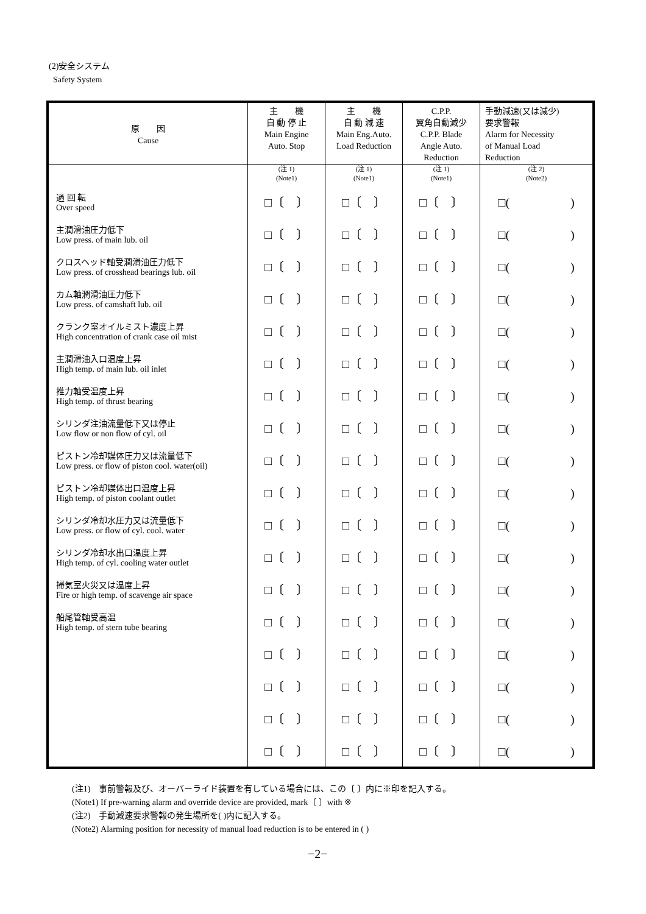(2)安全システム
Safety System
| 原 因 Cause | 主 機 自 動 停 止 Main Engine Auto. Stop | 主 機 自 動 減 速 Main Eng.Auto. Load Reduction | C.P.P. 翼角自動減少 C.P.P. Blade Angle Auto. Reduction | 手動減速(又は減少) 要求警報 Alarm for Necessity of Manual Load Reduction |
| --- | --- | --- | --- | --- |
| | (注 1) (Note1) | (注 1) (Note1) | (注 1) (Note1) | (注 2) (Note2) |
| 過 回 転 Over speed | □〔 〕 | □〔 〕 | □〔 〕 | □( ) |
| 主潤滑油圧力低下 Low press. of main lub. oil | □〔 〕 | □〔 〕 | □〔 〕 | □( ) |
| クロスヘッド軸受潤滑油圧力低下 Low press. of crosshead bearings lub. oil | □〔 〕 | □〔 〕 | □〔 〕 | □( ) |
| カム軸潤滑油圧力低下 Low press. of camshaft lub. oil | □〔 〕 | □〔 〕 | □〔 〕 | □( ) |
| クランク室オイルミスト濃度上昇 High concentration of crank case oil mist | □〔 〕 | □〔 〕 | □〔 〕 | □( ) |
| 主潤滑油入口温度上昇 High temp. of main lub. oil inlet | □〔 〕 | □〔 〕 | □〔 〕 | □( ) |
| 推力軸受温度上昇 High temp. of thrust bearing | □〔 〕 | □〔 〕 | □〔 〕 | □( ) |
| シリンダ注油流量低下又は停止 Low flow or non flow of cyl. oil | □〔 〕 | □〔 〕 | □〔 〕 | □( ) |
| ピストン冷却媒体圧力又は流量低下 Low press. or flow of piston cool. water(oil) | □〔 〕 | □〔 〕 | □〔 〕 | □( ) |
| ピストン冷却媒体出口温度上昇 High temp. of piston coolant outlet | □〔 〕 | □〔 〕 | □〔 〕 | □( ) |
| シリンダ冷却水圧力又は流量低下 Low press. or flow of cyl. cool. water | □〔 〕 | □〔 〕 | □〔 〕 | □( ) |
| シリンダ冷却水出口温度上昇 High temp. of cyl. cooling water outlet | □〔 〕 | □〔 〕 | □〔 〕 | □( ) |
| 掃気室火災又は温度上昇 Fire or high temp. of scavenge air space | □〔 〕 | □〔 〕 | □〔 〕 | □( ) |
| 船尾管軸受高温 High temp. of stern tube bearing | □〔 〕 | □〔 〕 | □〔 〕 | □( ) |
| | □〔 〕 | □〔 〕 | □〔 〕 | □( ) |
| | □〔 〕 | □〔 〕 | □〔 〕 | □( ) |
| | □〔 〕 | □〔 〕 | □〔 〕 | □( ) |
| | □〔 〕 | □〔 〕 | □〔 〕 | □( ) |
(注1)　事前警報及び、オーバーライド装置を有している場合には、この〔 〕内に※印を記入する。
(Note1) If pre-warning alarm and override device are provided, mark〔 〕with ※
(注2)　手動減速要求警報の発生場所を( )内に記入する。
(Note2) Alarming position for necessity of manual load reduction is to be entered in ( )
−2−